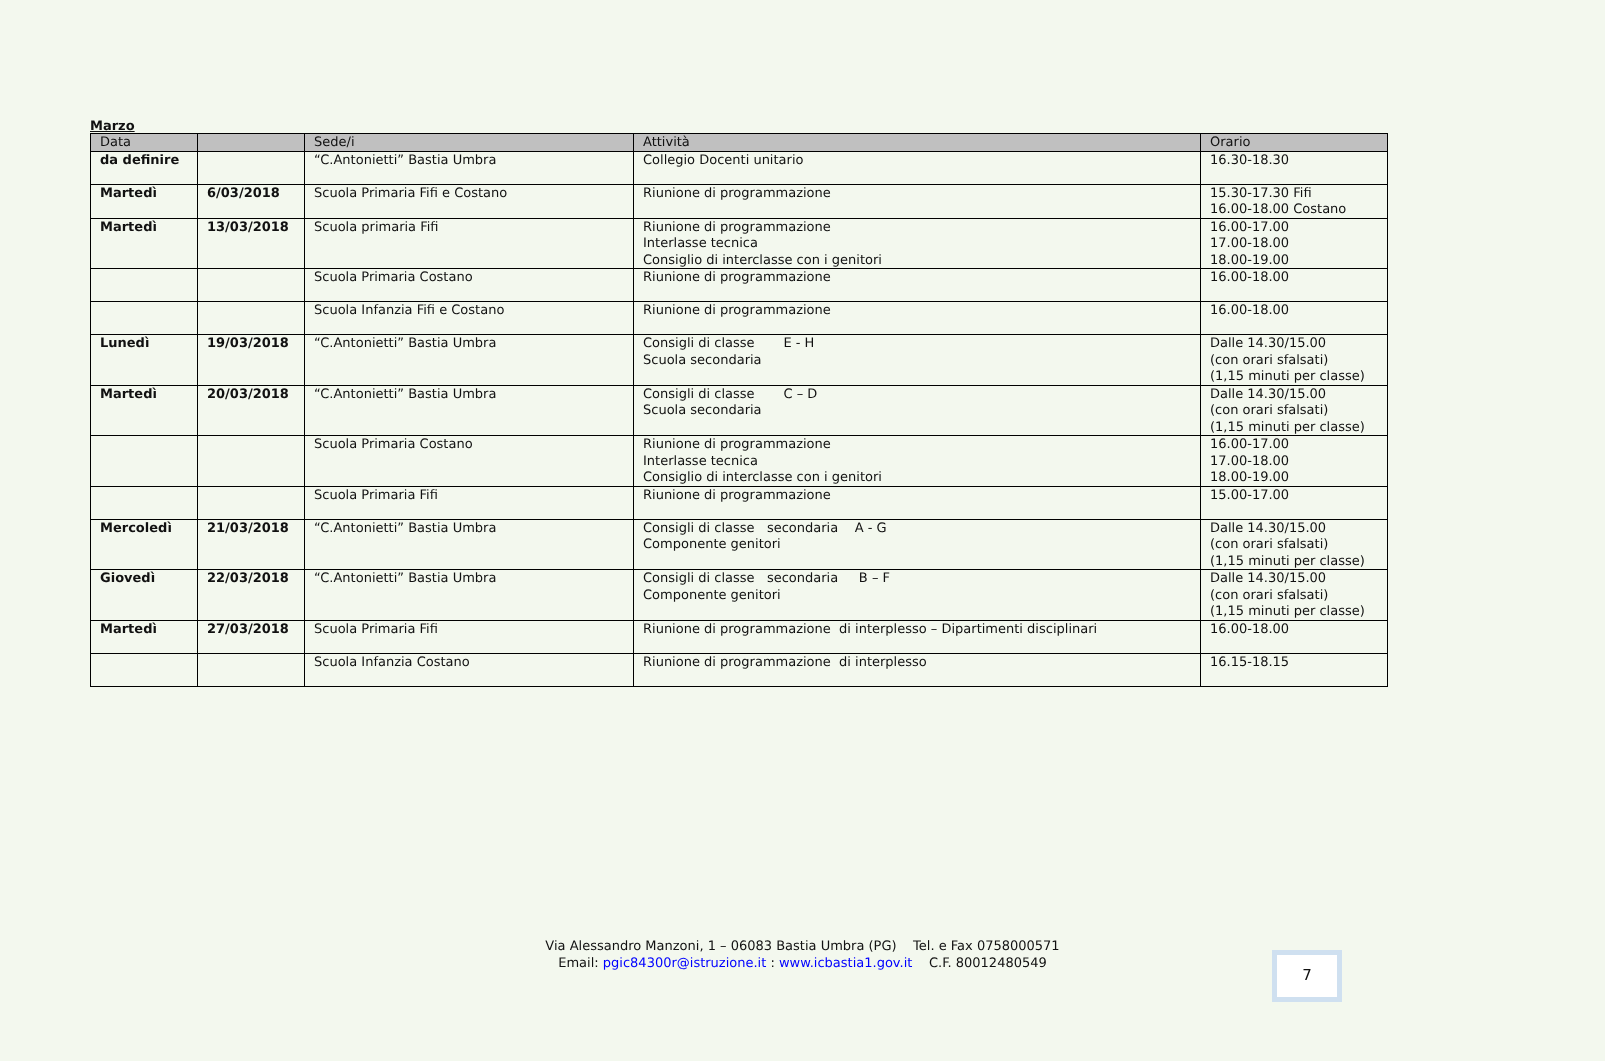Marzo
| Data | | Sede/i | Attività | Orario |
| --- | --- | --- | --- | --- |
| da definire | | “C.Antonietti” Bastia Umbra | Collegio Docenti unitario | 16.30-18.30 |
| Martedì | 6/03/2018 | Scuola Primaria Fifi e Costano | Riunione di programmazione | 15.30-17.30 Fifi 16.00-18.00 Costano |
| Martedì | 13/03/2018 | Scuola primaria Fifi | Riunione di programmazione Interlasse tecnica Consiglio di interclasse con i genitori | 16.00-17.00 17.00-18.00 18.00-19.00 |
| | | Scuola Primaria Costano | Riunione di programmazione | 16.00-18.00 |
| | | Scuola Infanzia Fifi e Costano | Riunione di programmazione | 16.00-18.00 |
| Lunedì | 19/03/2018 | “C.Antonietti” Bastia Umbra | Consigli di classe E - H Scuola secondaria | Dalle 14.30/15.00 (con orari sfalsati) (1,15 minuti per classe) |
| Martedì | 20/03/2018 | “C.Antonietti” Bastia Umbra | Consigli di classe C – D Scuola secondaria | Dalle 14.30/15.00 (con orari sfalsati) (1,15 minuti per classe) |
| | | Scuola Primaria Costano | Riunione di programmazione Interlasse tecnica Consiglio di interclasse con i genitori | 16.00-17.00 17.00-18.00 18.00-19.00 |
| | | Scuola Primaria Fifi | Riunione di programmazione | 15.00-17.00 |
| Mercoledì | 21/03/2018 | “C.Antonietti” Bastia Umbra | Consigli di classe secondaria A - G Componente genitori | Dalle 14.30/15.00 (con orari sfalsati) (1,15 minuti per classe) |
| Giovedì | 22/03/2018 | “C.Antonietti” Bastia Umbra | Consigli di classe secondaria B – F Componente genitori | Dalle 14.30/15.00 (con orari sfalsati) (1,15 minuti per classe) |
| Martedì | 27/03/2018 | Scuola Primaria Fifi | Riunione di programmazione di interplesso – Dipartimenti disciplinari | 16.00-18.00 |
| | | Scuola Infanzia Costano | Riunione di programmazione di interplesso | 16.15-18.15 |
Via Alessandro Manzoni, 1 – 06083 Bastia Umbra (PG) Tel. e Fax 0758000571
Email: pgic84300r@istruzione.it : www.icbastia1.gov.it C.F. 80012480549
7